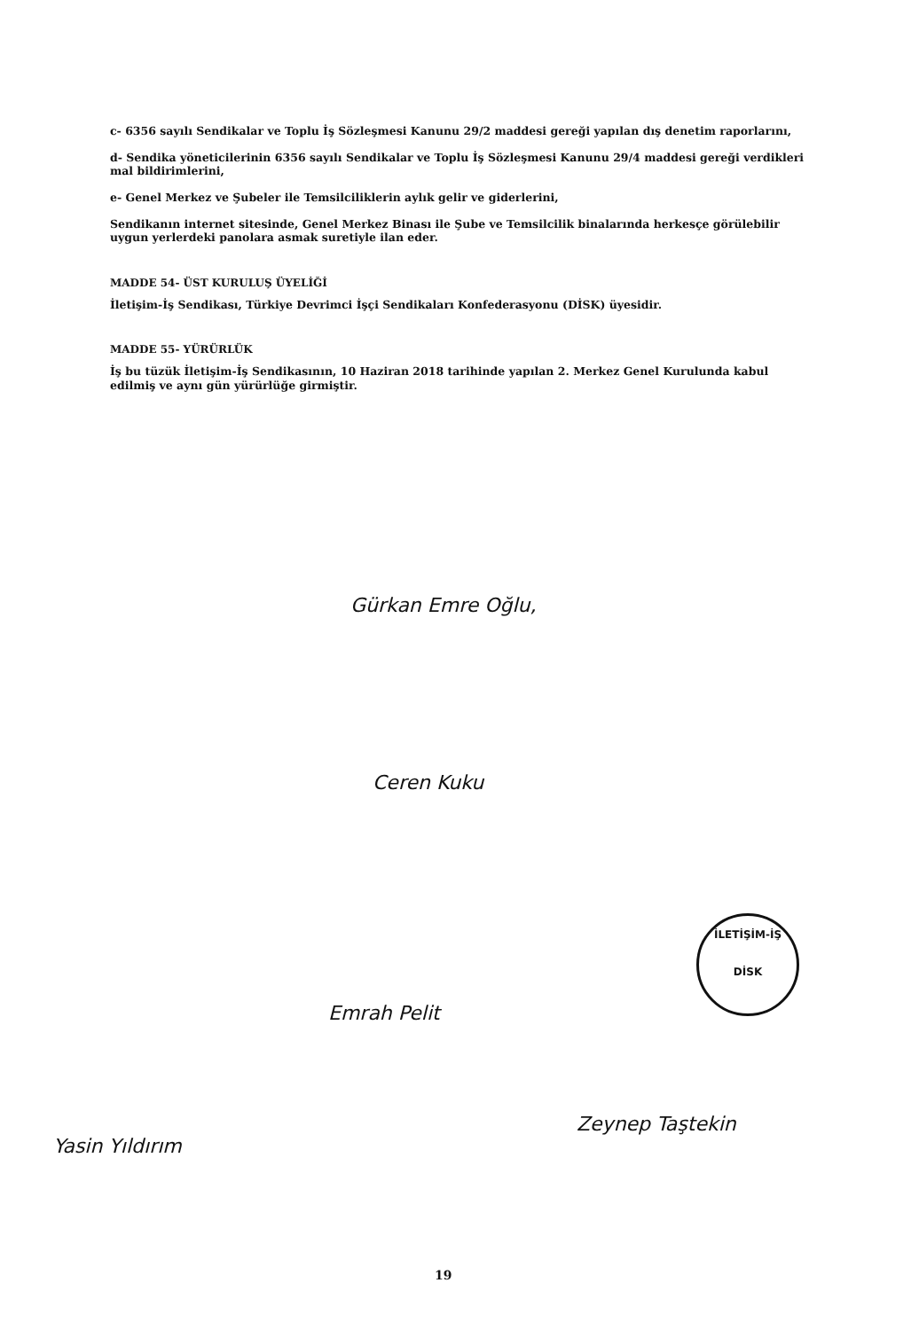c- 6356 sayılı Sendikalar ve Toplu İş Sözleşmesi Kanunu 29/2 maddesi gereği yapılan dış denetim raporlarını,
d- Sendika yöneticilerinin 6356 sayılı Sendikalar ve Toplu İş Sözleşmesi Kanunu 29/4 maddesi gereği verdikleri mal bildirimlerini,
e- Genel Merkez ve Şubeler ile Temsilciliklerin aylık gelir ve giderlerini,
Sendikanın internet sitesinde, Genel Merkez Binası ile Şube ve Temsilcilik binalarında herkesçe görülebilir uygun yerlerdeki panolara asmak suretiyle ilan eder.
MADDE 54- ÜST KURULUŞ ÜYELİĞİ
İletişim-İş Sendikası, Türkiye Devrimci İşçi Sendikaları Konfederasyonu (DİSK) üyesidir.
MADDE 55- YÜRÜRLÜK
İş bu tüzük İletişim-İş Sendikasının, 10 Haziran 2018 tarihinde yapılan 2. Merkez Genel Kurulunda kabul edilmiş ve aynı gün yürürlüğe girmiştir.
Gürkan Emre Oğlu,
Ceren Kuku
İLETİŞİM-İŞ
DİSK
Emrah Pelit
Yasin Yıldırım
Zeynep Taştekin
19